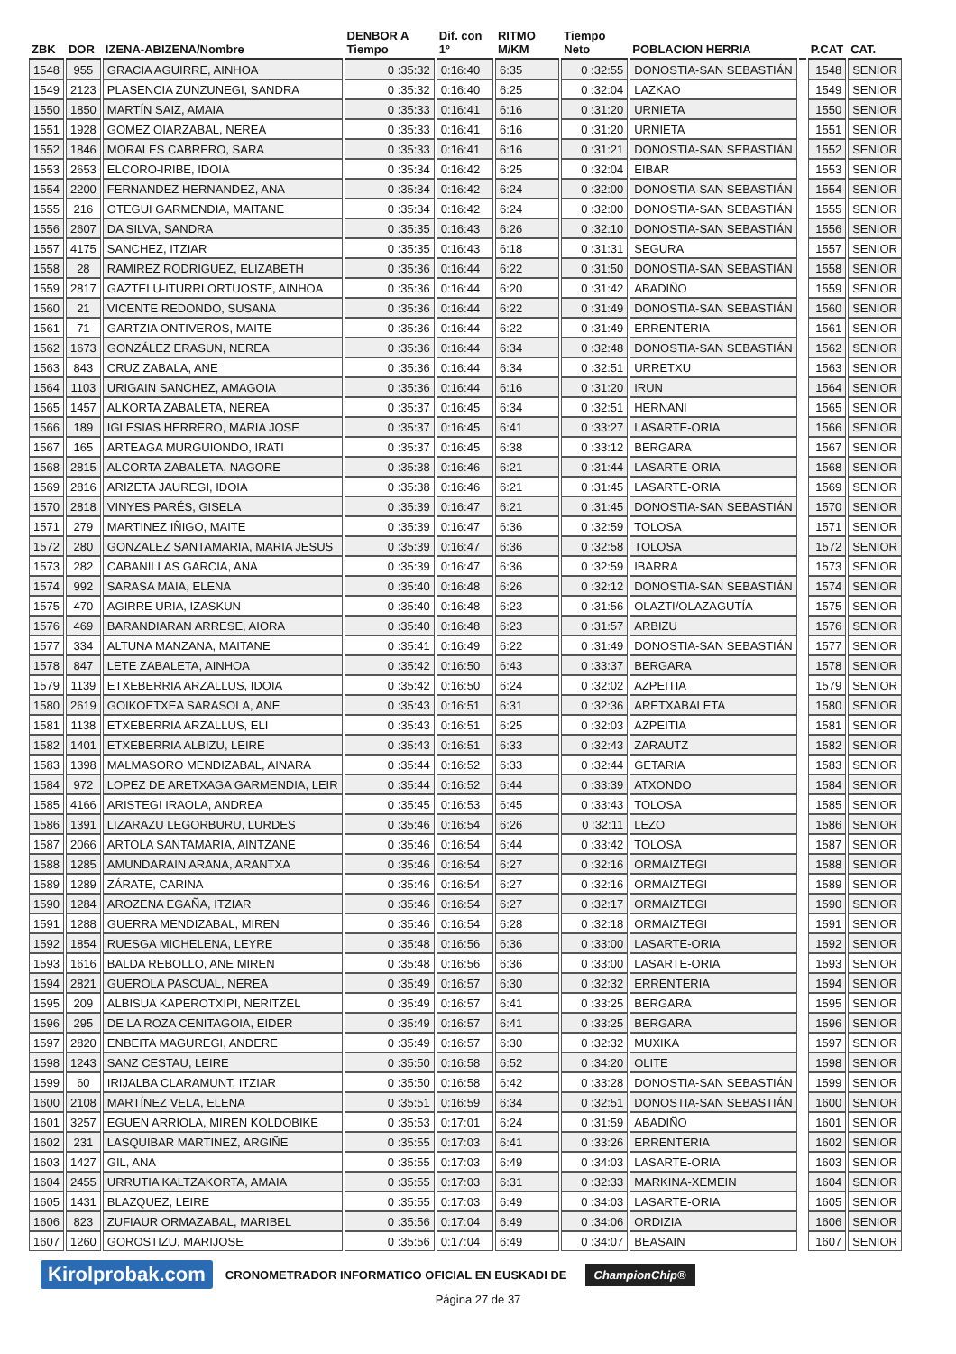| ZBK | DOR | IZENA-ABIZENA/Nombre | DENBOR A Tiempo | Dif. con 1º | RITMO M/KM | Tiempo Neto | POBLACION HERRIA | | P.CAT | CAT. |
| --- | --- | --- | --- | --- | --- | --- | --- | --- | --- | --- |
| 1548 | 955 | GRACIA AGUIRRE, AINHOA | 0 :35:32 | 0:16:40 | 6:35 | 0 :32:55 | DONOSTIA-SAN SEBASTIÁN | | 1548 | SENIOR |
| 1549 | 2123 | PLASENCIA ZUNZUNEGI, SANDRA | 0 :35:32 | 0:16:40 | 6:25 | 0 :32:04 | LAZKAO | | 1549 | SENIOR |
| 1550 | 1850 | MARTÍN SAIZ, AMAIA | 0 :35:33 | 0:16:41 | 6:16 | 0 :31:20 | URNIETA | | 1550 | SENIOR |
| 1551 | 1928 | GOMEZ OIARZABAL, NEREA | 0 :35:33 | 0:16:41 | 6:16 | 0 :31:20 | URNIETA | | 1551 | SENIOR |
| 1552 | 1846 | MORALES CABRERO, SARA | 0 :35:33 | 0:16:41 | 6:16 | 0 :31:21 | DONOSTIA-SAN SEBASTIÁN | | 1552 | SENIOR |
| 1553 | 2653 | ELCORO-IRIBE, IDOIA | 0 :35:34 | 0:16:42 | 6:25 | 0 :32:04 | EIBAR | | 1553 | SENIOR |
| 1554 | 2200 | FERNANDEZ HERNANDEZ, ANA | 0 :35:34 | 0:16:42 | 6:24 | 0 :32:00 | DONOSTIA-SAN SEBASTIÁN | | 1554 | SENIOR |
| 1555 | 216 | OTEGUI GARMENDIA, MAITANE | 0 :35:34 | 0:16:42 | 6:24 | 0 :32:00 | DONOSTIA-SAN SEBASTIÁN | | 1555 | SENIOR |
| 1556 | 2607 | DA SILVA, SANDRA | 0 :35:35 | 0:16:43 | 6:26 | 0 :32:10 | DONOSTIA-SAN SEBASTIÁN | | 1556 | SENIOR |
| 1557 | 4175 | SANCHEZ, ITZIAR | 0 :35:35 | 0:16:43 | 6:18 | 0 :31:31 | SEGURA | | 1557 | SENIOR |
| 1558 | 28 | RAMIREZ RODRIGUEZ, ELIZABETH | 0 :35:36 | 0:16:44 | 6:22 | 0 :31:50 | DONOSTIA-SAN SEBASTIÁN | | 1558 | SENIOR |
| 1559 | 2817 | GAZTELU-ITURRI ORTUOSTE, AINHOA | 0 :35:36 | 0:16:44 | 6:20 | 0 :31:42 | ABADIÑO | | 1559 | SENIOR |
| 1560 | 21 | VICENTE REDONDO, SUSANA | 0 :35:36 | 0:16:44 | 6:22 | 0 :31:49 | DONOSTIA-SAN SEBASTIÁN | | 1560 | SENIOR |
| 1561 | 71 | GARTZIA ONTIVEROS, MAITE | 0 :35:36 | 0:16:44 | 6:22 | 0 :31:49 | ERRENTERIA | | 1561 | SENIOR |
| 1562 | 1673 | GONZÁLEZ ERASUN, NEREA | 0 :35:36 | 0:16:44 | 6:34 | 0 :32:48 | DONOSTIA-SAN SEBASTIÁN | | 1562 | SENIOR |
| 1563 | 843 | CRUZ ZABALA, ANE | 0 :35:36 | 0:16:44 | 6:34 | 0 :32:51 | URRETXU | | 1563 | SENIOR |
| 1564 | 1103 | URIGAIN SANCHEZ, AMAGOIA | 0 :35:36 | 0:16:44 | 6:16 | 0 :31:20 | IRUN | | 1564 | SENIOR |
| 1565 | 1457 | ALKORTA ZABALETA, NEREA | 0 :35:37 | 0:16:45 | 6:34 | 0 :32:51 | HERNANI | | 1565 | SENIOR |
| 1566 | 189 | IGLESIAS HERRERO, MARIA JOSE | 0 :35:37 | 0:16:45 | 6:41 | 0 :33:27 | LASARTE-ORIA | | 1566 | SENIOR |
| 1567 | 165 | ARTEAGA MURGUIONDO, IRATI | 0 :35:37 | 0:16:45 | 6:38 | 0 :33:12 | BERGARA | | 1567 | SENIOR |
| 1568 | 2815 | ALCORTA ZABALETA, NAGORE | 0 :35:38 | 0:16:46 | 6:21 | 0 :31:44 | LASARTE-ORIA | | 1568 | SENIOR |
| 1569 | 2816 | ARIZETA JAUREGI, IDOIA | 0 :35:38 | 0:16:46 | 6:21 | 0 :31:45 | LASARTE-ORIA | | 1569 | SENIOR |
| 1570 | 2818 | VINYES PARÉS, GISELA | 0 :35:39 | 0:16:47 | 6:21 | 0 :31:45 | DONOSTIA-SAN SEBASTIÁN | | 1570 | SENIOR |
| 1571 | 279 | MARTINEZ IÑIGO, MAITE | 0 :35:39 | 0:16:47 | 6:36 | 0 :32:59 | TOLOSA | | 1571 | SENIOR |
| 1572 | 280 | GONZALEZ SANTAMARIA, MARIA JESUS | 0 :35:39 | 0:16:47 | 6:36 | 0 :32:58 | TOLOSA | | 1572 | SENIOR |
| 1573 | 282 | CABANILLAS GARCIA, ANA | 0 :35:39 | 0:16:47 | 6:36 | 0 :32:59 | IBARRA | | 1573 | SENIOR |
| 1574 | 992 | SARASA MAIA, ELENA | 0 :35:40 | 0:16:48 | 6:26 | 0 :32:12 | DONOSTIA-SAN SEBASTIÁN | | 1574 | SENIOR |
| 1575 | 470 | AGIRRE URIA, IZASKUN | 0 :35:40 | 0:16:48 | 6:23 | 0 :31:56 | OLAZTI/OLAZAGUTÍA | | 1575 | SENIOR |
| 1576 | 469 | BARANDIARAN ARRESE, AIORA | 0 :35:40 | 0:16:48 | 6:23 | 0 :31:57 | ARBIZU | | 1576 | SENIOR |
| 1577 | 334 | ALTUNA MANZANA, MAITANE | 0 :35:41 | 0:16:49 | 6:22 | 0 :31:49 | DONOSTIA-SAN SEBASTIÁN | | 1577 | SENIOR |
| 1578 | 847 | LETE ZABALETA, AINHOA | 0 :35:42 | 0:16:50 | 6:43 | 0 :33:37 | BERGARA | | 1578 | SENIOR |
| 1579 | 1139 | ETXEBERRIA ARZALLUS, IDOIA | 0 :35:42 | 0:16:50 | 6:24 | 0 :32:02 | AZPEITIA | | 1579 | SENIOR |
| 1580 | 2619 | GOIKOETXEA SARASOLA, ANE | 0 :35:43 | 0:16:51 | 6:31 | 0 :32:36 | ARETXABALETA | | 1580 | SENIOR |
| 1581 | 1138 | ETXEBERRIA ARZALLUS, ELI | 0 :35:43 | 0:16:51 | 6:25 | 0 :32:03 | AZPEITIA | | 1581 | SENIOR |
| 1582 | 1401 | ETXEBERRIA ALBIZU, LEIRE | 0 :35:43 | 0:16:51 | 6:33 | 0 :32:43 | ZARAUTZ | | 1582 | SENIOR |
| 1583 | 1398 | MALMASORO MENDIZABAL, AINARA | 0 :35:44 | 0:16:52 | 6:33 | 0 :32:44 | GETARIA | | 1583 | SENIOR |
| 1584 | 972 | LOPEZ DE ARETXAGA GARMENDIA, LEIR | 0 :35:44 | 0:16:52 | 6:44 | 0 :33:39 | ATXONDO | | 1584 | SENIOR |
| 1585 | 4166 | ARISTEGI IRAOLA, ANDREA | 0 :35:45 | 0:16:53 | 6:45 | 0 :33:43 | TOLOSA | | 1585 | SENIOR |
| 1586 | 1391 | LIZARAZU LEGORBURU, LURDES | 0 :35:46 | 0:16:54 | 6:26 | 0 :32:11 | LEZO | | 1586 | SENIOR |
| 1587 | 2066 | ARTOLA SANTAMARIA, AINTZANE | 0 :35:46 | 0:16:54 | 6:44 | 0 :33:42 | TOLOSA | | 1587 | SENIOR |
| 1588 | 1285 | AMUNDARAIN ARANA, ARANTXA | 0 :35:46 | 0:16:54 | 6:27 | 0 :32:16 | ORMAIZTEGI | | 1588 | SENIOR |
| 1589 | 1289 | ZÁRATE, CARINA | 0 :35:46 | 0:16:54 | 6:27 | 0 :32:16 | ORMAIZTEGI | | 1589 | SENIOR |
| 1590 | 1284 | AROZENA EGAÑA, ITZIAR | 0 :35:46 | 0:16:54 | 6:27 | 0 :32:17 | ORMAIZTEGI | | 1590 | SENIOR |
| 1591 | 1288 | GUERRA MENDIZABAL, MIREN | 0 :35:46 | 0:16:54 | 6:28 | 0 :32:18 | ORMAIZTEGI | | 1591 | SENIOR |
| 1592 | 1854 | RUESGA MICHELENA, LEYRE | 0 :35:48 | 0:16:56 | 6:36 | 0 :33:00 | LASARTE-ORIA | | 1592 | SENIOR |
| 1593 | 1616 | BALDA REBOLLO, ANE MIREN | 0 :35:48 | 0:16:56 | 6:36 | 0 :33:00 | LASARTE-ORIA | | 1593 | SENIOR |
| 1594 | 2821 | GUEROLA PASCUAL, NEREA | 0 :35:49 | 0:16:57 | 6:30 | 0 :32:32 | ERRENTERIA | | 1594 | SENIOR |
| 1595 | 209 | ALBISUA KAPEROTXIPI, NERITZEL | 0 :35:49 | 0:16:57 | 6:41 | 0 :33:25 | BERGARA | | 1595 | SENIOR |
| 1596 | 295 | DE LA ROZA CENITAGOIA, EIDER | 0 :35:49 | 0:16:57 | 6:41 | 0 :33:25 | BERGARA | | 1596 | SENIOR |
| 1597 | 2820 | ENBEITA MAGUREGI, ANDERE | 0 :35:49 | 0:16:57 | 6:30 | 0 :32:32 | MUXIKA | | 1597 | SENIOR |
| 1598 | 1243 | SANZ CESTAU, LEIRE | 0 :35:50 | 0:16:58 | 6:52 | 0 :34:20 | OLITE | | 1598 | SENIOR |
| 1599 | 60 | IRIJALBA CLARAMUNT, ITZIAR | 0 :35:50 | 0:16:58 | 6:42 | 0 :33:28 | DONOSTIA-SAN SEBASTIÁN | | 1599 | SENIOR |
| 1600 | 2108 | MARTÍNEZ VELA, ELENA | 0 :35:51 | 0:16:59 | 6:34 | 0 :32:51 | DONOSTIA-SAN SEBASTIÁN | | 1600 | SENIOR |
| 1601 | 3257 | EGUEN ARRIOLA, MIREN KOLDOBIKE | 0 :35:53 | 0:17:01 | 6:24 | 0 :31:59 | ABADIÑO | | 1601 | SENIOR |
| 1602 | 231 | LASQUIBAR MARTINEZ, ARGIÑE | 0 :35:55 | 0:17:03 | 6:41 | 0 :33:26 | ERRENTERIA | | 1602 | SENIOR |
| 1603 | 1427 | GIL, ANA | 0 :35:55 | 0:17:03 | 6:49 | 0 :34:03 | LASARTE-ORIA | | 1603 | SENIOR |
| 1604 | 2455 | URRUTIA KALTZAKORTA, AMAIA | 0 :35:55 | 0:17:03 | 6:31 | 0 :32:33 | MARKINA-XEMEIN | | 1604 | SENIOR |
| 1605 | 1431 | BLAZQUEZ, LEIRE | 0 :35:55 | 0:17:03 | 6:49 | 0 :34:03 | LASARTE-ORIA | | 1605 | SENIOR |
| 1606 | 823 | ZUFIAUR ORMAZABAL, MARIBEL | 0 :35:56 | 0:17:04 | 6:49 | 0 :34:06 | ORDIZIA | | 1606 | SENIOR |
| 1607 | 1260 | GOROSTIZU, MARIJOSE | 0 :35:56 | 0:17:04 | 6:49 | 0 :34:07 | BEASAIN | | 1607 | SENIOR |
Kirolprobak.com CRONOMETRADOR INFORMATICO OFICIAL EN EUSKADI DE ChampionChip®
Página 27 de 37